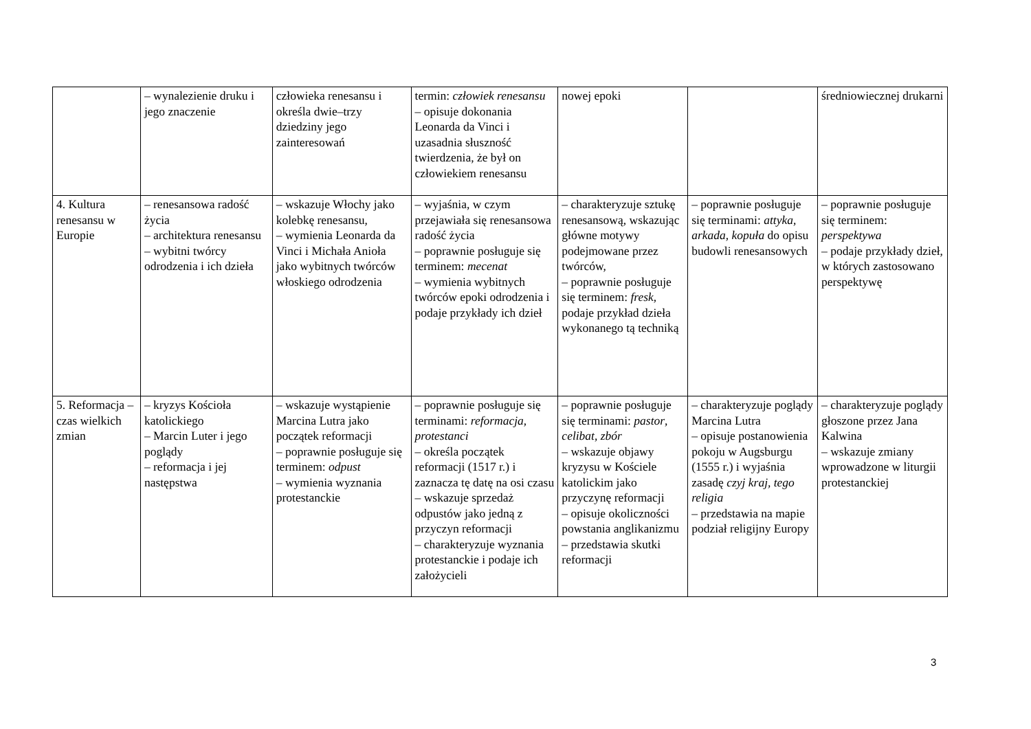| | – wynalezienie druku i jego znaczenie | człowieka renesansu i określa dwie–trzy dziedziny jego zainteresowań | termin: człowiek renesansu – opisuje dokonania Leonarda da Vinci i uzasadnia słuszność twierdzenia, że był on człowiekiem renesansu | nowej epoki | | średniowiecznej drukarni |
| 4. Kultura renesansu w Europie | – renesansowa radość życia – architektura renesansu – wybitni twórcy odrodzenia i ich dzieła | – wskazuje Włochy jako kolebkę renesansu, – wymienia Leonarda da Vinci i Michała Anioła jako wybitnych twórców włoskiego odrodzenia | – wyjaśnia, w czym przejawiała się renesansowa radość życia – poprawnie posługuje się terminem: mecenat – wymienia wybitnych twórców epoki odrodzenia i podaje przykłady ich dzieł | – charakteryzuje sztukę renesansową, wskazując główne motywy podejmowane przez twórców, – poprawnie posługuje się terminem: fresk , podaje przykład dzieła wykonanego tą techniką | – poprawnie posługuje się terminami: attyka , arkada , kopuła do opisu budowli renesansowych | – poprawnie posługuje się terminem: perspektywa – podaje przykłady dzieł, w których zastosowano perspektywę |
| 5. Reformacja – czas wielkich zmian | – kryzys Kościoła katolickiego – Marcin Luter i jego poglądy – reformacja i jej następstwa | – wskazuje wystąpienie Marcina Lutra jako początek reformacji – poprawnie posługuje się terminem: odpust – wymienia wyznania protestanckie | – poprawnie posługuje się terminami: reformacja , protestanci – określa początek reformacji (1517 r.) i zaznacza tę datę na osi czasu – wskazuje sprzedaż odpustów jako jedną z przyczyn reformacji – charakteryzuje wyznania protestanckie i podaje ich założycieli | – poprawnie posługuje się terminami: pastor , celibat , zbór – wskazuje objawy kryzysu w Kościele katolickim jako przyczynę reformacji – opisuje okoliczności powstania anglikanizmu – przedstawia skutki reformacji | – charakteryzuje poglądy Marcina Lutra – opisuje postanowienia pokoju w Augsburgu (1555 r.) i wyjaśnia zasadę czyj kraj, tego religia – przedstawia na mapie podział religijny Europy | – charakteryzuje poglądy głoszone przez Jana Kalwina – wskazuje zmiany wprowadzone w liturgii protestanckiej |
3